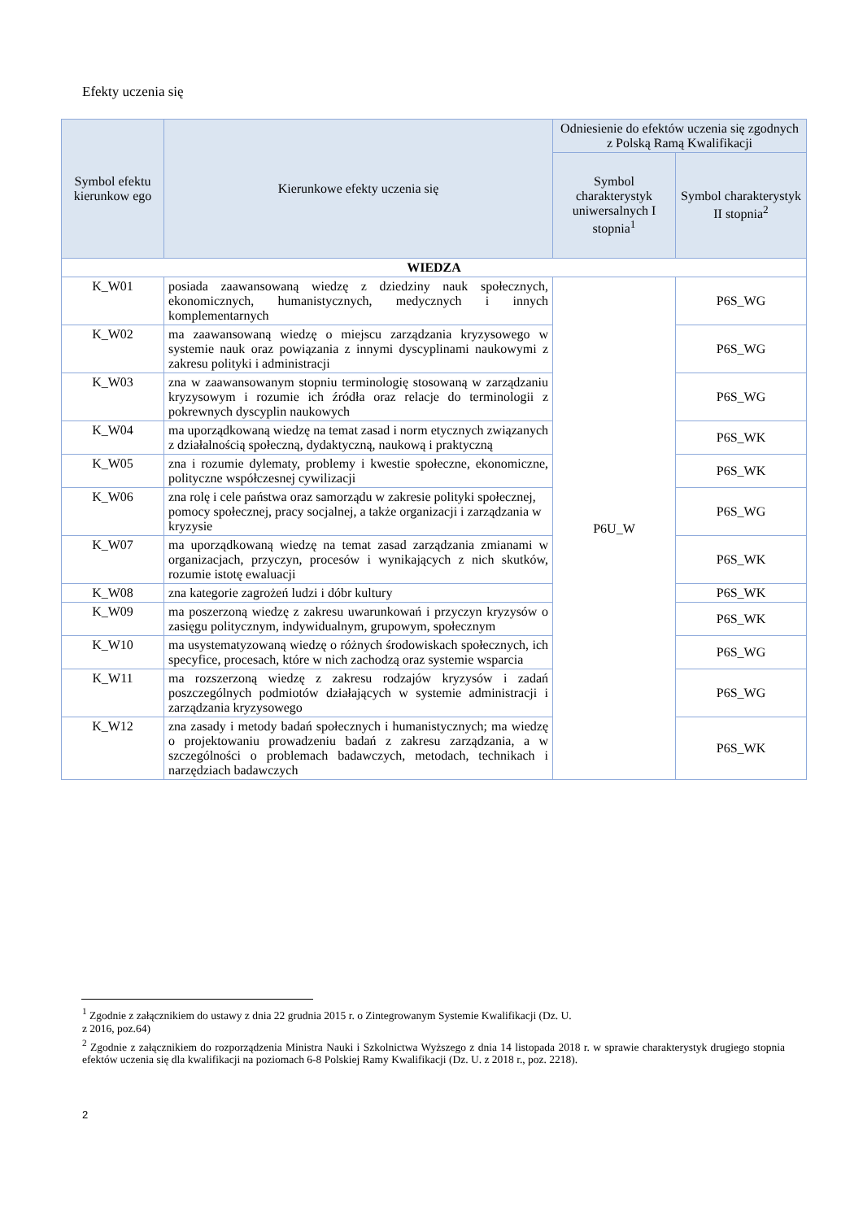Efekty uczenia się
| Symbol efektu kierunkow ego | Kierunkowe efekty uczenia się | Odniesienie do efektów uczenia się zgodnych z Polską Ramą Kwalifikacji | |
| --- | --- | --- | --- |
| | | Symbol charakterystyk uniwersalnych I stopnia<sup>1</sup> | Symbol charakterystyk II stopnia<sup>2</sup> |
| WIEDZA | | | |
| K_W01 | posiada zaawansowaną wiedzę z dziedziny nauk społecznych, ekonomicznych, humanistycznych, medycznych i innych komplementarnych | P6U_W | P6S_WG |
| K_W02 | ma zaawansowaną wiedzę o miejscu zarządzania kryzysowego w systemie nauk oraz powiązania z innymi dyscyplinami naukowymi z zakresu polityki i administracji | | P6S_WG |
| K_W03 | zna w zaawansowanym stopniu terminologię stosowaną w zarządzaniu kryzysowym i rozumie ich źródła oraz relacje do terminologii z pokrewnych dyscyplin naukowych | | P6S_WG |
| K_W04 | ma uporządkowaną wiedzę na temat zasad i norm etycznych związanych z działalnością społeczną, dydaktyczną, naukową i praktyczną | | P6S_WK |
| K_W05 | zna i rozumie dylematy, problemy i kwestie społeczne, ekonomiczne, polityczne współczesnej cywilizacji | | P6S_WK |
| K_W06 | zna rolę i cele państwa oraz samorządu w zakresie polityki społecznej, pomocy społecznej, pracy socjalnej, a także organizacji i zarządzania w kryzysie | | P6S_WG |
| K_W07 | ma uporządkowaną wiedzę na temat zasad zarządzania zmianami w organizacjach, przyczyn, procesów i wynikających z nich skutków, rozumie istotę ewaluacji | | P6S_WK |
| K_W08 | zna kategorie zagrożeń ludzi i dóbr kultury | | P6S_WK |
| K_W09 | ma poszerzoną wiedzę z zakresu uwarunkowań i przyczyn kryzysów o zasięgu politycznym, indywidualnym, grupowym, społecznym | | P6S_WK |
| K_W10 | ma usystematyzowaną wiedzę o różnych środowiskach społecznych, ich specyfice, procesach, które w nich zachodzą oraz systemie wsparcia | | P6S_WG |
| K_W11 | ma rozszerzoną wiedzę z zakresu rodzajów kryzysów i zadań poszczególnych podmiotów działających w systemie administracji i zarządzania kryzysowego | | P6S_WG |
| K_W12 | zna zasady i metody badań społecznych i humanistycznych; ma wiedzę o projektowaniu prowadzeniu badań z zakresu zarządzania, a w szczególności o problemach badawczych, metodach, technikach i narzędziach badawczych | | P6S_WK |
<sup>1</sup> Zgodnie z załącznikiem do ustawy z dnia 22 grudnia 2015 r. o Zintegrowanym Systemie Kwalifikacji (Dz. U.
z 2016, poz.64)
<sup>2</sup> Zgodnie z załącznikiem do rozporządzenia Ministra Nauki i Szkolnictwa Wyższego z dnia 14 listopada 2018 r. w sprawie charakterystyk drugiego stopnia efektów uczenia się dla kwalifikacji na poziomach 6-8 Polskiej Ramy Kwalifikacji (Dz. U. z 2018 r., poz. 2218).
2